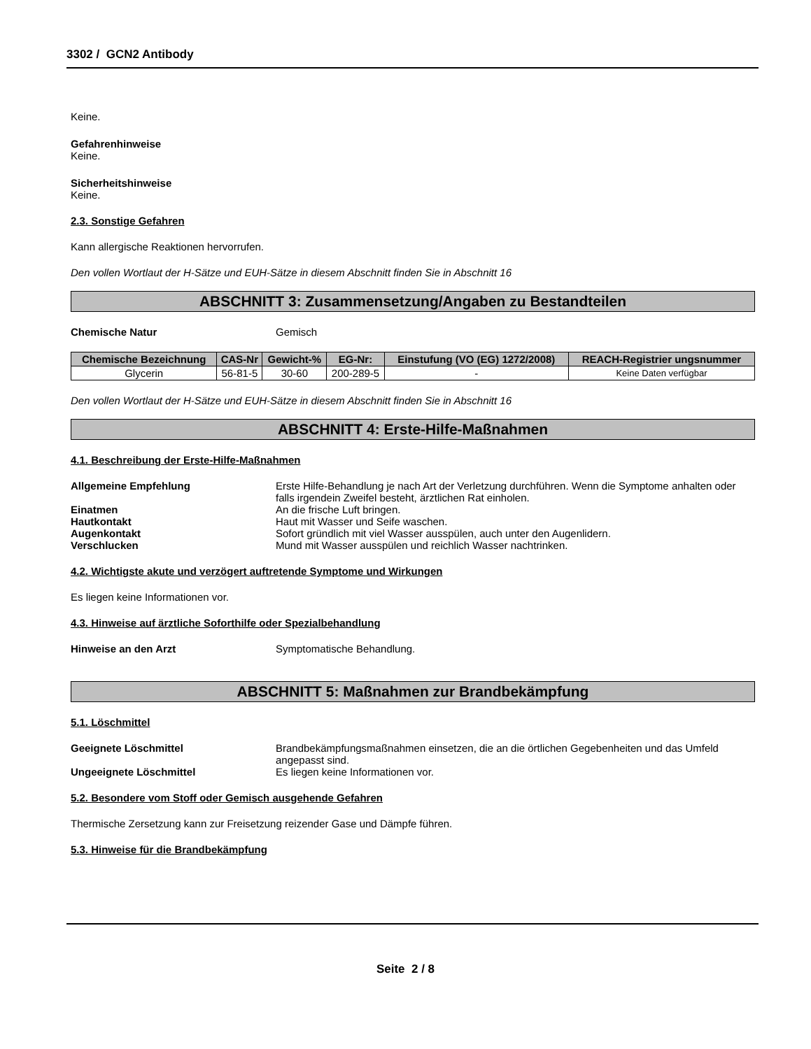3302 / GCN2 Antibody
Keine.
Gefahrenhinweise
Keine.
Sicherheitshinweise
Keine.
2.3. Sonstige Gefahren
Kann allergische Reaktionen hervorrufen.
Den vollen Wortlaut der H-Sätze und EUH-Sätze in diesem Abschnitt finden Sie in Abschnitt 16
ABSCHNITT 3: Zusammensetzung/Angaben zu Bestandteilen
Chemische Natur Gemisch
| Chemische Bezeichnung | CAS-Nr | Gewicht-% | EG-Nr: | Einstufung (VO (EG) 1272/2008) | REACH-Registrier ungsnummer |
| --- | --- | --- | --- | --- | --- |
| Glycerin | 56-81-5 | 30-60 | 200-289-5 | - | Keine Daten verfügbar |
Den vollen Wortlaut der H-Sätze und EUH-Sätze in diesem Abschnitt finden Sie in Abschnitt 16
ABSCHNITT 4: Erste-Hilfe-Maßnahmen
4.1. Beschreibung der Erste-Hilfe-Maßnahmen
Allgemeine Empfehlung Erste Hilfe-Behandlung je nach Art der Verletzung durchführen. Wenn die Symptome anhalten oder falls irgendein Zweifel besteht, ärztlichen Rat einholen.
Einatmen An die frische Luft bringen.
Hautkontakt Haut mit Wasser und Seife waschen.
Augenkontakt Sofort gründlich mit viel Wasser ausspülen, auch unter den Augenlidern.
Verschlucken Mund mit Wasser ausspülen und reichlich Wasser nachtrinken.
4.2. Wichtigste akute und verzögert auftretende Symptome und Wirkungen
Es liegen keine Informationen vor.
4.3. Hinweise auf ärztliche Soforthilfe oder Spezialbehandlung
Hinweise an den Arzt Symptomatische Behandlung.
ABSCHNITT 5: Maßnahmen zur Brandbekämpfung
5.1. Löschmittel
Geeignete Löschmittel Brandbekämpfungsmaßnahmen einsetzen, die an die örtlichen Gegebenheiten und das Umfeld angepasst sind.
Ungeeignete Löschmittel Es liegen keine Informationen vor.
5.2. Besondere vom Stoff oder Gemisch ausgehende Gefahren
Thermische Zersetzung kann zur Freisetzung reizender Gase und Dämpfe führen.
5.3. Hinweise für die Brandbekämpfung
Seite 2 / 8